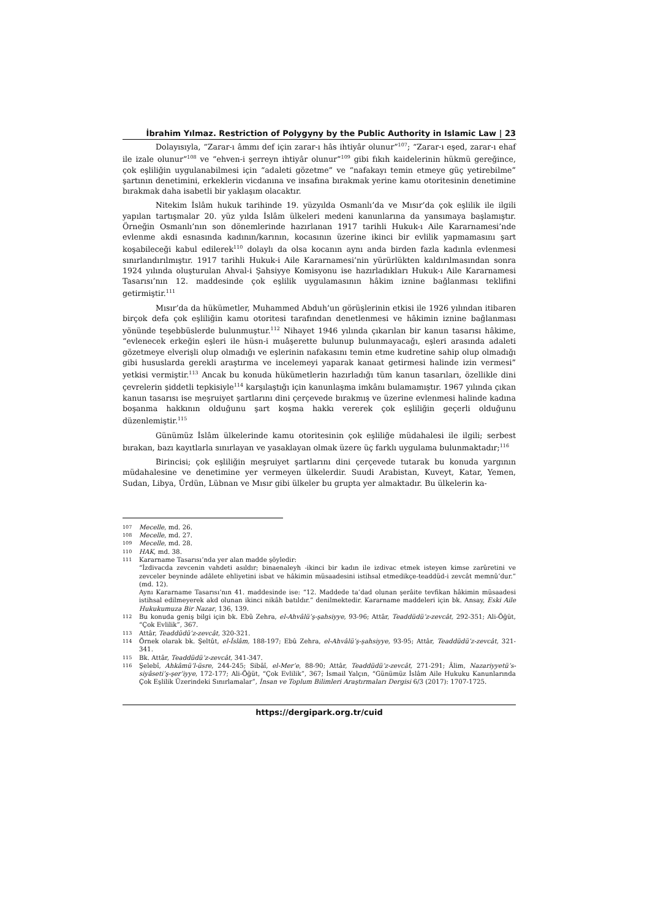İbrahim Yılmaz. Restriction of Polygyny by the Public Authority in Islamic Law | 23
Dolayısıyla, “Zarar-ı âmmı def için zarar-ı hâs ihtiyâr olunur”<sup>107</sup>; “Zarar-ı eşed, zarar-ı ehaf ile izale olunur”<sup>108</sup> ve “ehven-i şerreyn ihtiyâr olunur”<sup>109</sup> gibi fıkıh kaidelerinin hükmü gereğince, çok eşliliğin uygulanabilmesi için “adaleti gözetme” ve “nafakayı temin etmeye güç yetirebilme” şartının denetimini, erkeklerin vicdanına ve insafına bırakmak yerine kamu otoritesinin denetimine bırakmak daha isabetli bir yaklaşım olacaktır.
Nitekim İslâm hukuk tarihinde 19. yüzyılda Osmanlı’da ve Mısır’da çok eşlilik ile ilgili yapılan tartışmalar 20. yüz yılda İslâm ülkeleri medeni kanunlarına da yansımaya başlamıştır. Örneğin Osmanlı’nın son dönemlerinde hazırlanan 1917 tarihli Hukuk-ı Aile Kararnamesi’nde evlenme akdi esnasında kadının/karının, kocasının üzerine ikinci bir evlilik yapmamasını şart koşabileceği kabul edilerek<sup>110</sup> dolaylı da olsa kocanın aynı anda birden fazla kadınla evlenmesi sınırlandırılmıştır. 1917 tarihli Hukuk-i Aile Kararnamesi’nin yürürlükten kaldırılmasından sonra 1924 yılında oluşturulan Ahval-i Şahsiyye Komisyonu ise hazırladıkları Hukuk-ı Aile Kararnamesi Tasarısı’nın 12. maddesinde çok eşlilik uygulamasının hâkim iznine bağlanması teklifini getirmiştir.<sup>111</sup>
Mısır’da da hükümetler, Muhammed Abduh’un görüşlerinin etkisi ile 1926 yılından itibaren birçok defa çok eşliliğin kamu otoritesi tarafından denetlenmesi ve hâkimin iznine bağlanması yönünde teşebbüslerde bulunmuştur.<sup>112</sup> Nihayet 1946 yılında çıkarılan bir kanun tasarısı hâkime, “evlenecek erkeğin eşleri ile hüsn-i muâşerette bulunup bulunmayacağı, eşleri arasında adaleti gözetmeye elverişli olup olmadığı ve eşlerinin nafakasını temin etme kudretine sahip olup olmadığı gibi hususlarda gerekli araştırma ve incelemeyi yaparak kanaat getirmesi halinde izin vermesi” yetkisi vermiştir.<sup>113</sup> Ancak bu konuda hükümetlerin hazırladığı tüm kanun tasarıları, özellikle dini çevrelerin şiddetli tepkisiyle<sup>114</sup> karşılaştığı için kanunlaşma imkânı bulamamıştır. 1967 yılında çıkan kanun tasarısı ise meşruiyet şartlarını dini çerçevede bırakmış ve üzerine evlenmesi halinde kadına boşanma hakkının olduğunu şart koşma hakkı vererek çok eşliliğin geçerli olduğunu düzenlemiştir.<sup>115</sup>
Günümüz İslâm ülkelerinde kamu otoritesinin çok eşliliğe müdahalesi ile ilgili; serbest bırakan, bazı kayıtlarla sınırlayan ve yasaklayan olmak üzere üç farklı uygulama bulunmaktadır;<sup>116</sup>
Birincisi; çok eşliliğin meşruiyet şartlarını dini çerçevede tutarak bu konuda yargının müdahalesine ve denetimine yer vermeyen ülkelerdir. Suudi Arabistan, Kuveyt, Katar, Yemen, Sudan, Libya, Ürdün, Lübnan ve Mısır gibi ülkeler bu grupta yer almaktadır. Bu ülkelerin ka-
107
Mecelle, md. 26.
108
Mecelle, md. 27.
109
Mecelle, md. 28.
110
HAK, md. 38.
111
Kararname Tasarısı’nda yer alan madde şöyledir:
“İzdivacda zevcenin vahdeti asıldır; binaenaleyh -ikinci bir kadın ile izdivac etmek isteyen kimse zarûretini ve zevceler beyninde adâlete ehliyetini isbat ve hâkimin müsaadesini istihsal etmedikçe-teaddüd-i zevcât memnû’dur.” (md. 12).
Aynı Kararname Tasarısı’nın 41. maddesinde ise: “12. Maddede ta’dad olunan şerâite tevfikan hâkimin müsaadesi istihsal edilmeyerek akd olunan ikinci nikâh batıldır.” denilmektedir. Kararname maddeleri için bk. Ansay, Eski Aile Hukukumuza Bir Nazar, 136, 139.
112
Bu konuda geniş bilgi için bk. Ebû Zehra, el-Ahvâlü’ş-şahsiyye, 93-96; Attâr, Teaddüdü’z-zevcât, 292-351; Ali-Öğüt, “Çok Evlilik”, 367.
113
Attâr, Teaddüdü’z-zevcât, 320-321.
114
Örnek olarak bk. Şeltût, el-İslâm, 188-197; Ebû Zehra, el-Ahvâlü’ş-şahsiyye, 93-95; Attâr, Teaddüdü’z-zevcât, 321-341.
115
Bk. Attâr, Teaddüdü’z-zevcât, 341-347.
116
Şelebî, Ahkâmü’l-üsre, 244-245; Sibâî, el-Mer’e, 88-90; Attâr, Teaddüdü’z-zevcât, 271-291; Âlim, Nazariyyetü’s-siyâseti’ş-şer’iyye, 172-177; Ali-Öğüt, “Çok Evlilik”, 367; İsmail Yalçın, “Günümüz İslâm Aile Hukuku Kanunlarında Çok Eşlilik Üzerindeki Sınırlamalar”, İnsan ve Toplum Bilimleri Araştırmaları Dergisi 6/3 (2017): 1707-1725.
https://dergipark.org.tr/cuid